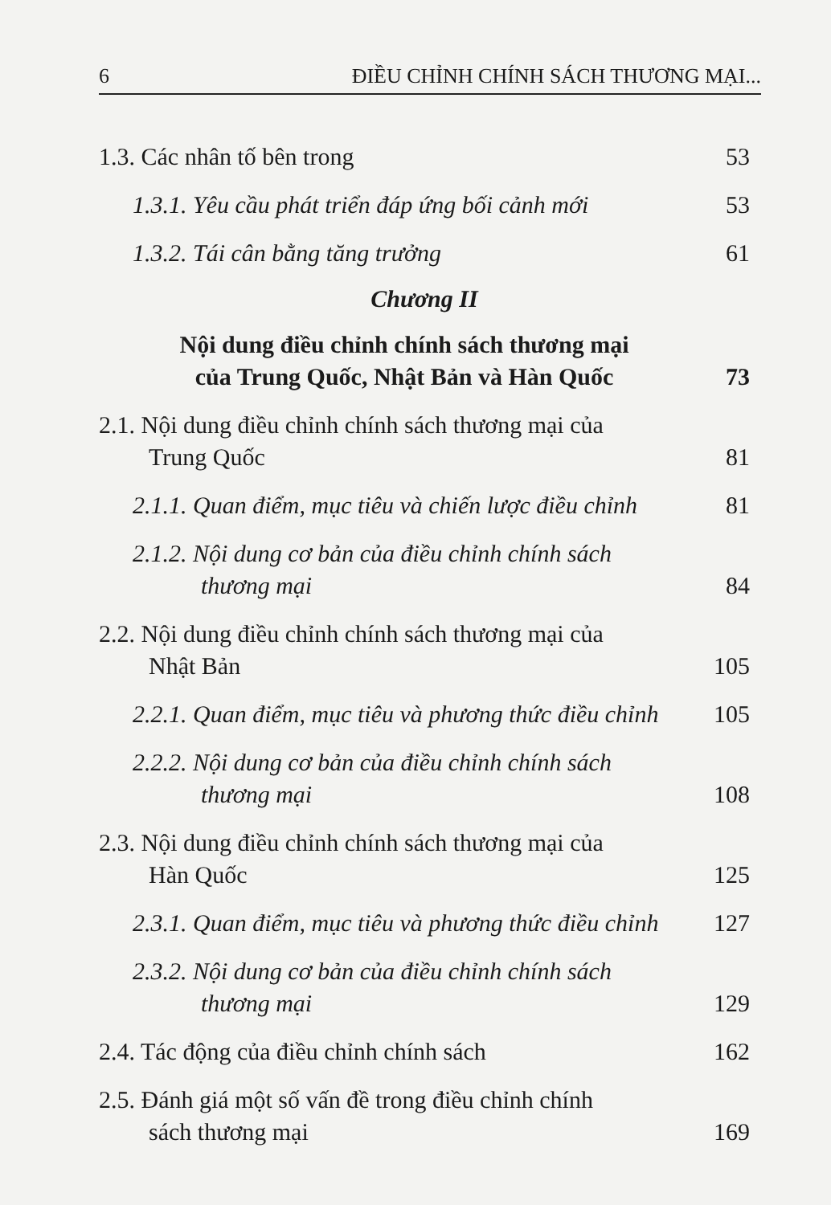6 ĐIỀU CHỈNH CHÍNH SÁCH THƯƠNG MẠI...
1.3. Các nhân tố bên trong 53
1.3.1. Yêu cầu phát triển đáp ứng bối cảnh mới 53
1.3.2. Tái cân bằng tăng trưởng 61
Chương II
Nội dung điều chỉnh chính sách thương mại
của Trung Quốc, Nhật Bản và Hàn Quốc 73
2.1. Nội dung điều chỉnh chính sách thương mại của
Trung Quốc 81
2.1.1. Quan điểm, mục tiêu và chiến lược điều chỉnh 81
2.1.2. Nội dung cơ bản của điều chỉnh chính sách
thương mại 84
2.2. Nội dung điều chỉnh chính sách thương mại của
Nhật Bản 105
2.2.1. Quan điểm, mục tiêu và phương thức điều chỉnh 105
2.2.2. Nội dung cơ bản của điều chỉnh chính sách
thương mại 108
2.3. Nội dung điều chỉnh chính sách thương mại của
Hàn Quốc 125
2.3.1. Quan điểm, mục tiêu và phương thức điều chỉnh 127
2.3.2. Nội dung cơ bản của điều chỉnh chính sách
thương mại 129
2.4. Tác động của điều chỉnh chính sách 162
2.5. Đánh giá một số vấn đề trong điều chỉnh chính
sách thương mại 169